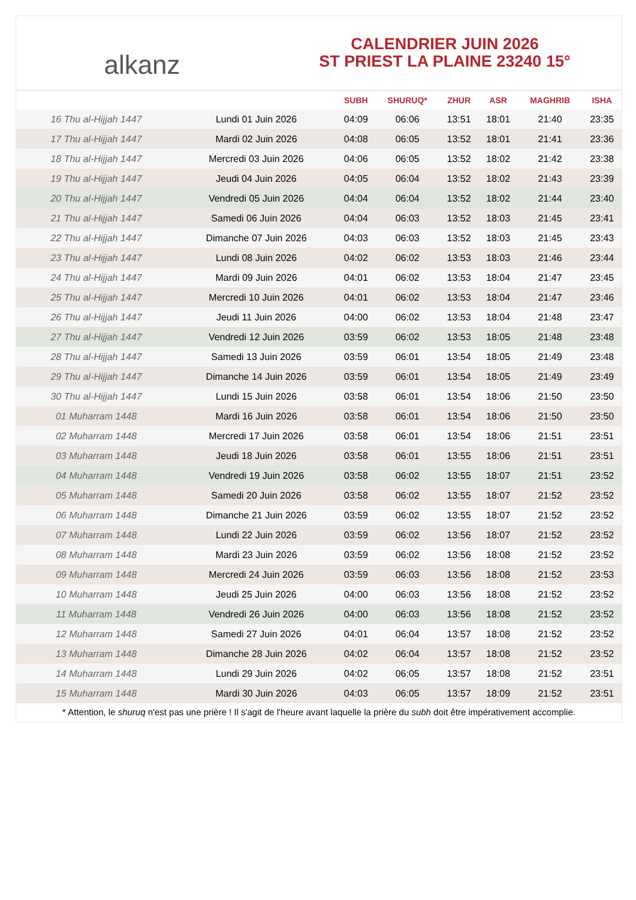alkanz
CALENDRIER JUIN 2026
ST PRIEST LA PLAINE 23240 15°
| | | SUBH | SHURUQ* | ZHUR | ASR | MAGHRIB | ISHA |
| --- | --- | --- | --- | --- | --- | --- | --- |
| 16 Thu al-Hijjah 1447 | Lundi 01 Juin 2026 | 04:09 | 06:06 | 13:51 | 18:01 | 21:40 | 23:35 |
| 17 Thu al-Hijjah 1447 | Mardi 02 Juin 2026 | 04:08 | 06:05 | 13:52 | 18:01 | 21:41 | 23:36 |
| 18 Thu al-Hijjah 1447 | Mercredi 03 Juin 2026 | 04:06 | 06:05 | 13:52 | 18:02 | 21:42 | 23:38 |
| 19 Thu al-Hijjah 1447 | Jeudi 04 Juin 2026 | 04:05 | 06:04 | 13:52 | 18:02 | 21:43 | 23:39 |
| 20 Thu al-Hijjah 1447 | Vendredi 05 Juin 2026 | 04:04 | 06:04 | 13:52 | 18:02 | 21:44 | 23:40 |
| 21 Thu al-Hijjah 1447 | Samedi 06 Juin 2026 | 04:04 | 06:03 | 13:52 | 18:03 | 21:45 | 23:41 |
| 22 Thu al-Hijjah 1447 | Dimanche 07 Juin 2026 | 04:03 | 06:03 | 13:52 | 18:03 | 21:45 | 23:43 |
| 23 Thu al-Hijjah 1447 | Lundi 08 Juin 2026 | 04:02 | 06:02 | 13:53 | 18:03 | 21:46 | 23:44 |
| 24 Thu al-Hijjah 1447 | Mardi 09 Juin 2026 | 04:01 | 06:02 | 13:53 | 18:04 | 21:47 | 23:45 |
| 25 Thu al-Hijjah 1447 | Mercredi 10 Juin 2026 | 04:01 | 06:02 | 13:53 | 18:04 | 21:47 | 23:46 |
| 26 Thu al-Hijjah 1447 | Jeudi 11 Juin 2026 | 04:00 | 06:02 | 13:53 | 18:04 | 21:48 | 23:47 |
| 27 Thu al-Hijjah 1447 | Vendredi 12 Juin 2026 | 03:59 | 06:02 | 13:53 | 18:05 | 21:48 | 23:48 |
| 28 Thu al-Hijjah 1447 | Samedi 13 Juin 2026 | 03:59 | 06:01 | 13:54 | 18:05 | 21:49 | 23:48 |
| 29 Thu al-Hijjah 1447 | Dimanche 14 Juin 2026 | 03:59 | 06:01 | 13:54 | 18:05 | 21:49 | 23:49 |
| 30 Thu al-Hijjah 1447 | Lundi 15 Juin 2026 | 03:58 | 06:01 | 13:54 | 18:06 | 21:50 | 23:50 |
| 01 Muharram 1448 | Mardi 16 Juin 2026 | 03:58 | 06:01 | 13:54 | 18:06 | 21:50 | 23:50 |
| 02 Muharram 1448 | Mercredi 17 Juin 2026 | 03:58 | 06:01 | 13:54 | 18:06 | 21:51 | 23:51 |
| 03 Muharram 1448 | Jeudi 18 Juin 2026 | 03:58 | 06:01 | 13:55 | 18:06 | 21:51 | 23:51 |
| 04 Muharram 1448 | Vendredi 19 Juin 2026 | 03:58 | 06:02 | 13:55 | 18:07 | 21:51 | 23:52 |
| 05 Muharram 1448 | Samedi 20 Juin 2026 | 03:58 | 06:02 | 13:55 | 18:07 | 21:52 | 23:52 |
| 06 Muharram 1448 | Dimanche 21 Juin 2026 | 03:59 | 06:02 | 13:55 | 18:07 | 21:52 | 23:52 |
| 07 Muharram 1448 | Lundi 22 Juin 2026 | 03:59 | 06:02 | 13:56 | 18:07 | 21:52 | 23:52 |
| 08 Muharram 1448 | Mardi 23 Juin 2026 | 03:59 | 06:02 | 13:56 | 18:08 | 21:52 | 23:52 |
| 09 Muharram 1448 | Mercredi 24 Juin 2026 | 03:59 | 06:03 | 13:56 | 18:08 | 21:52 | 23:53 |
| 10 Muharram 1448 | Jeudi 25 Juin 2026 | 04:00 | 06:03 | 13:56 | 18:08 | 21:52 | 23:52 |
| 11 Muharram 1448 | Vendredi 26 Juin 2026 | 04:00 | 06:03 | 13:56 | 18:08 | 21:52 | 23:52 |
| 12 Muharram 1448 | Samedi 27 Juin 2026 | 04:01 | 06:04 | 13:57 | 18:08 | 21:52 | 23:52 |
| 13 Muharram 1448 | Dimanche 28 Juin 2026 | 04:02 | 06:04 | 13:57 | 18:08 | 21:52 | 23:52 |
| 14 Muharram 1448 | Lundi 29 Juin 2026 | 04:02 | 06:05 | 13:57 | 18:08 | 21:52 | 23:51 |
| 15 Muharram 1448 | Mardi 30 Juin 2026 | 04:03 | 06:05 | 13:57 | 18:09 | 21:52 | 23:51 |
* Attention, le shuruq n'est pas une prière ! Il s'agit de l'heure avant laquelle la prière du subh doit être impérativement accomplie.